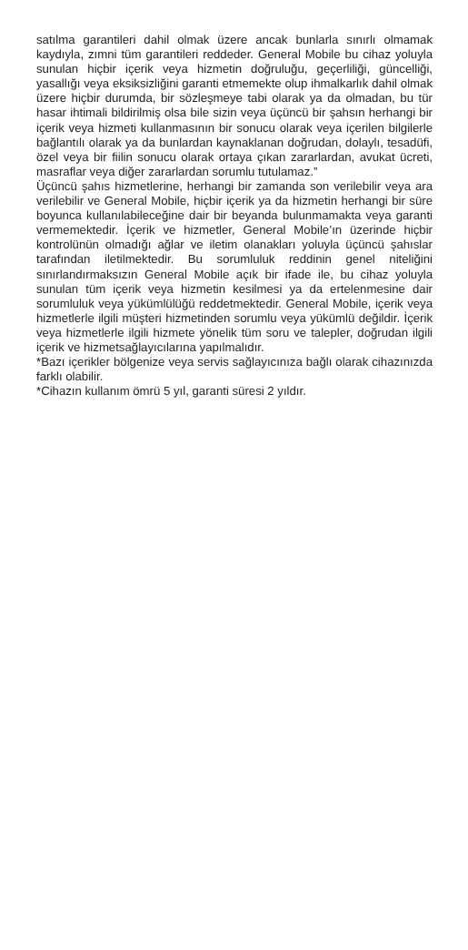satılma garantileri dahil olmak üzere ancak bunlarla sınırlı olmamak kaydıyla, zımni tüm garantileri reddeder. General Mobile bu cihaz yoluyla sunulan hiçbir içerik veya hizmetin doğruluğu, geçerliliği, güncelliği, yasallığı veya eksiksizliğini garanti etmemekte olup ihmalkarlık dahil olmak üzere hiçbir durumda, bir sözleşmeye tabi olarak ya da olmadan, bu tür hasar ihtimali bildirilmiş olsa bile sizin veya üçüncü bir şahsın herhangi bir içerik veya hizmeti kullanmasının bir sonucu olarak veya içerilen bilgilerle bağlantılı olarak ya da bunlardan kaynaklanan doğrudan, dolaylı, tesadüfi, özel veya bir fiilin sonucu olarak ortaya çıkan zararlardan, avukat ücreti, masraflar veya diğer zararlardan sorumlu tutulamaz.”
Üçüncü şahıs hizmetlerine, herhangi bir zamanda son verilebilir veya ara verilebilir ve General Mobile, hiçbir içerik ya da hizmetin herhangi bir süre boyunca kullanılabileceğine dair bir beyanda bulunmamakta veya garanti vermemektedir. İçerik ve hizmetler, General Mobile’ın üzerinde hiçbir kontrolünün olmadığı ağlar ve iletim olanakları yoluyla üçüncü şahıslar tarafından iletilmektedir. Bu sorumluluk reddinin genel niteliğini sınırlandırmaksızın General Mobile açık bir ifade ile, bu cihaz yoluyla sunulan tüm içerik veya hizmetin kesilmesi ya da ertelenmesine dair sorumluluk veya yükümlülüğü reddetmektedir. General Mobile, içerik veya hizmetlerle ilgili müşteri hizmetinden sorumlu veya yükümlü değildir. İçerik veya hizmetlerle ilgili hizmete yönelik tüm soru ve talepler, doğrudan ilgili içerik ve hizmetsağlayıcılarına yapılmalıdır.
*Bazı içerikler bölgenize veya servis sağlayıcınıza bağlı olarak cihazınızda farklı olabilir.
*Cihazın kullanım ömrü 5 yıl, garanti süresi 2 yıldır.